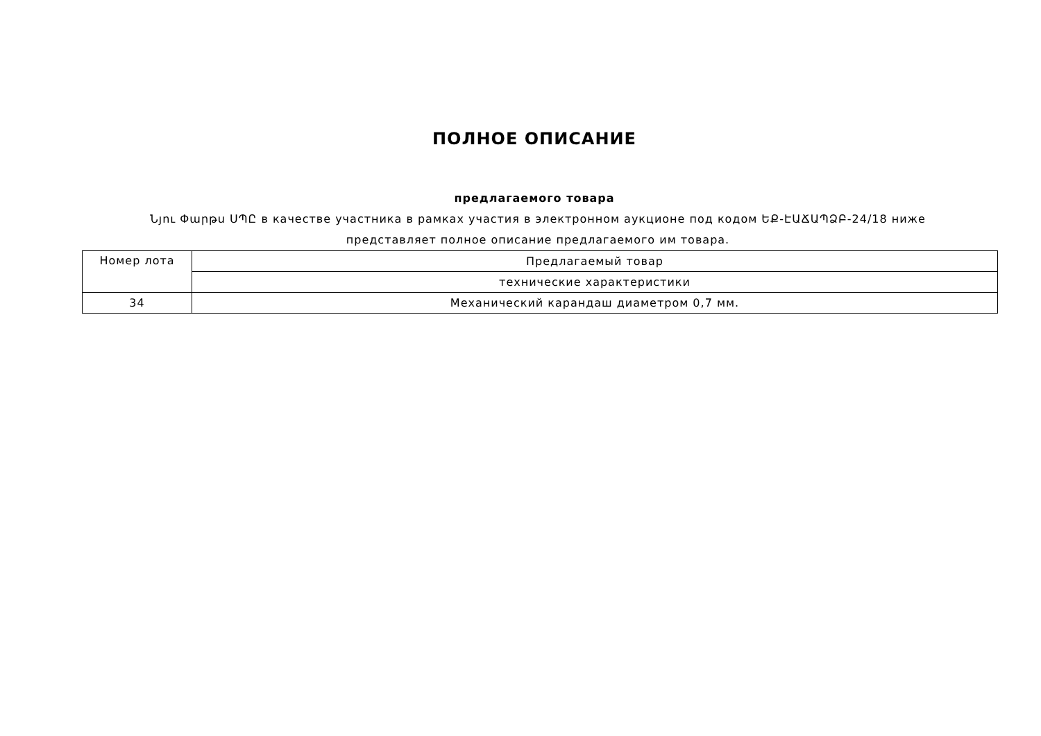ПОЛНОЕ ОПИСАНИЕ
предлагаемого товара
Նյու Փարթս ՍՊԸ в качестве участника в рамках участия в электронном аукционе под кодом ԵՔ-ԷԱՃԱՊՁԲ-24/18 ниже представляет полное описание предлагаемого им товара.
| Номер лота | Предлагаемый товар |
| | технические характеристики |
| 34 | Механический карандаш диаметром 0,7 мм. |